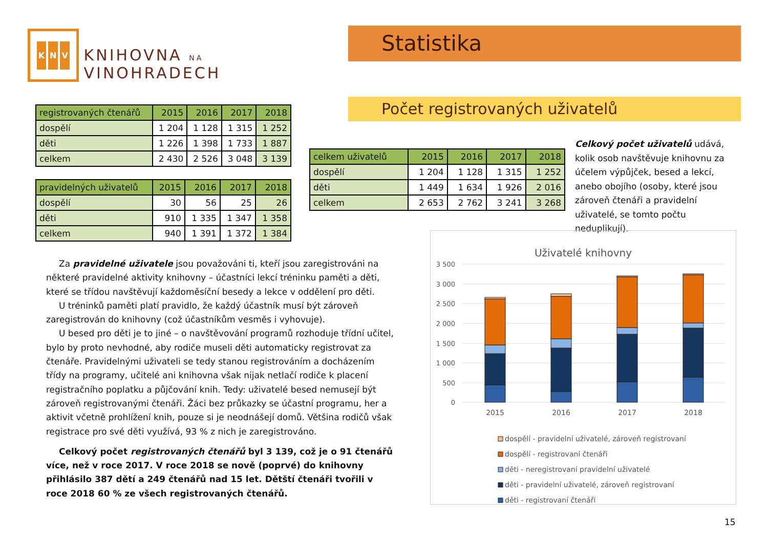K N V
KNIHOVNA NA VINOHRADECH
Statistika
Počet registrovaných uživatelů
| registrovaných čtenářů | 2015 | 2016 | 2017 | 2018 |
| --- | --- | --- | --- | --- |
| dospělí | 1 204 | 1 128 | 1 315 | 1 252 |
| děti | 1 226 | 1 398 | 1 733 | 1 887 |
| celkem | 2 430 | 2 526 | 3 048 | 3 139 |
| pravidelných uživatelů | 2015 | 2016 | 2017 | 2018 |
| --- | --- | --- | --- | --- |
| dospělí | 30 | 56 | 25 | 26 |
| děti | 910 | 1 335 | 1 347 | 1 358 |
| celkem | 940 | 1 391 | 1 372 | 1 384 |
| celkem uživatelů | 2015 | 2016 | 2017 | 2018 |
| --- | --- | --- | --- | --- |
| dospělí | 1 204 | 1 128 | 1 315 | 1 252 |
| děti | 1 449 | 1 634 | 1 926 | 2 016 |
| celkem | 2 653 | 2 762 | 3 241 | 3 268 |
Celkový počet uživatelů udává, kolik osob navštěvuje knihovnu za účelem výpůjček, besed a lekcí, anebo obojího (osoby, které jsou zároveň čtenáři a pravidelní uživatelé, se tomto počtu neduplikují).
Za pravidelné uživatele jsou považováni ti, kteří jsou zaregistrováni na některé pravidelné aktivity knihovny – účastníci lekcí tréninku paměti a děti, které se třídou navštěvují každoměsíční besedy a lekce v oddělení pro děti.
U tréninků paměti platí pravidlo, že každý účastník musí být zároveň zaregistrován do knihovny (což účastníkům vesměs i vyhovuje).
U besed pro děti je to jiné – o navštěvování programů rozhoduje třídní učitel, bylo by proto nevhodné, aby rodiče museli děti automaticky registrovat za čtenáře. Pravidelnými uživateli se tedy stanou registrováním a docházením třídy na programy, učitelé ani knihovna však nijak netlačí rodiče k placení registračního poplatku a půjčování knih. Tedy: uživatelé besed nemusejí být zároveň registrovanými čtenáři. Žáci bez průkazky se účastní programu, her a aktivit včetně prohlížení knih, pouze si je neodnášejí domů. Většina rodičů však registrace pro své děti využívá, 93 % z nich je zaregistrováno.
Celkový počet registrovaných čtenářů byl 3 139, což je o 91 čtenářů více, než v roce 2017. V roce 2018 se nově (poprvé) do knihovny přihlásilo 387 dětí a 249 čtenářů nad 15 let. Dětští čtenáři tvořili v roce 2018 60 % ze všech registrovaných čtenářů.
Uživatelé knihovny
3 500
3 000
2 500
2 000
1 500
1 000
500
0
2015
2016
2017
2018
dospělí - pravidelní uživatelé, zároveň registrovaní
dospělí - registrovaní čtenáři
děti - neregistrovaní pravidelní uživatelé
děti - pravidelní uživatelé, zároveň registrovaní
děti - registrovaní čtenáři
15